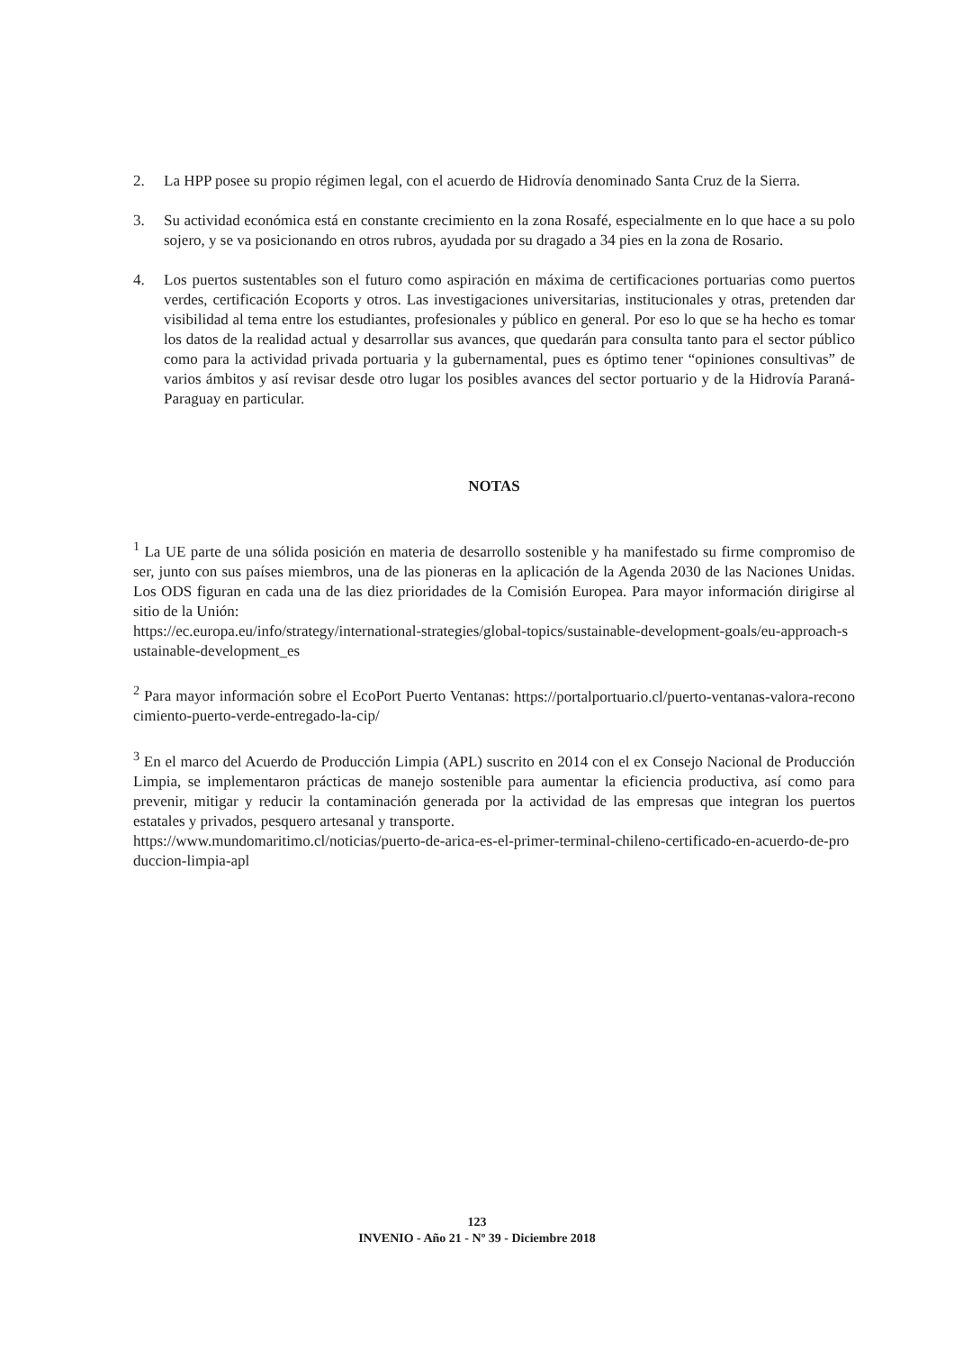2. La HPP posee su propio régimen legal, con el acuerdo de Hidrovía denominado Santa Cruz de la Sierra.
3. Su actividad económica está en constante crecimiento en la zona Rosafé, especialmente en lo que hace a su polo sojero, y se va posicionando en otros rubros, ayudada por su dragado a 34 pies en la zona de Rosario.
4. Los puertos sustentables son el futuro como aspiración en máxima de certificaciones portuarias como puertos verdes, certificación Ecoports y otros. Las investigaciones universitarias, institucionales y otras, pretenden dar visibilidad al tema entre los estudiantes, profesionales y público en general. Por eso lo que se ha hecho es tomar los datos de la realidad actual y desarrollar sus avances, que quedarán para consulta tanto para el sector público como para la actividad privada portuaria y la gubernamental, pues es óptimo tener “opiniones consultivas” de varios ámbitos y así revisar desde otro lugar los posibles avances del sector portuario y de la Hidrovía Paraná-Paraguay en particular.
NOTAS
<sup>1</sup> La UE parte de una sólida posición en materia de desarrollo sostenible y ha manifestado su firme compromiso de ser, junto con sus países miembros, una de las pioneras en la aplicación de la Agenda 2030 de las Naciones Unidas. Los ODS figuran en cada una de las diez prioridades de la Comisión Europea. Para mayor información dirigirse al sitio de la Unión:
https://ec.europa.eu/info/strategy/international-strategies/global-topics/sustainable-development-goals/eu-approach-sustainable-development_es
<sup>2</sup> Para mayor información sobre el EcoPort Puerto Ventanas: https://portalportuario.cl/puerto-ventanas-valora-reconocimiento-puerto-verde-entregado-la-cip/
<sup>3</sup> En el marco del Acuerdo de Producción Limpia (APL) suscrito en 2014 con el ex Consejo Nacional de Producción Limpia, se implementaron prácticas de manejo sostenible para aumentar la eficiencia productiva, así como para prevenir, mitigar y reducir la contaminación generada por la actividad de las empresas que integran los puertos estatales y privados, pesquero artesanal y transporte.
https://www.mundomaritimo.cl/noticias/puerto-de-arica-es-el-primer-terminal-chileno-certificado-en-acuerdo-de-produccion-limpia-apl
123
INVENIO - Año 21 - Nº 39 - Diciembre 2018